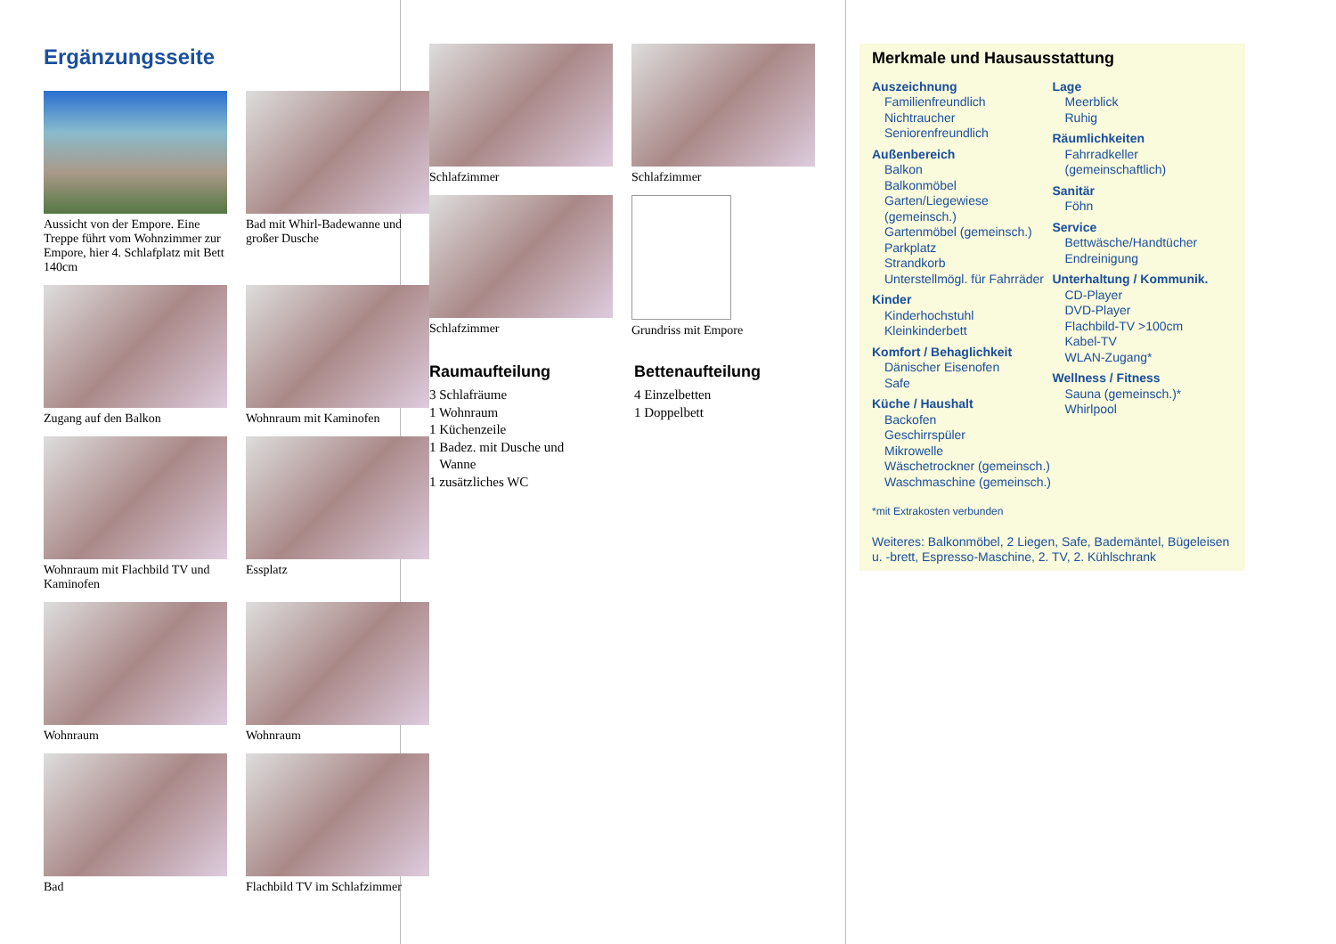Ergänzungsseite
Aussicht von der Empore. Eine Treppe führt vom Wohnzimmer zur Empore, hier 4. Schlafplatz mit Bett 140cm
Bad mit Whirl-Badewanne und großer Dusche
Zugang auf den Balkon
Wohnraum mit Kaminofen
Wohnraum mit Flachbild TV und Kaminofen
Essplatz
Wohnraum
Wohnraum
Bad
Flachbild TV im Schlafzimmer
Schlafzimmer
Schlafzimmer
Schlafzimmer
Grundriss mit Empore
Raumaufteilung
3 Schlafräume
1 Wohnraum
1 Küchenzeile
1 Badez. mit Dusche und
Wanne
1 zusätzliches WC
Bettenaufteilung
4 Einzelbetten
1 Doppelbett
Merkmale und Hausausstattung
Auszeichnung
Familienfreundlich
Nichtraucher
Seniorenfreundlich
Außenbereich
Balkon
Balkonmöbel
Garten/Liegewiese (gemeinsch.)
Gartenmöbel (gemeinsch.)
Parkplatz
Strandkorb
Unterstellmögl. für Fahrräder
Kinder
Kinderhochstuhl
Kleinkinderbett
Komfort / Behaglichkeit
Dänischer Eisenofen
Safe
Küche / Haushalt
Backofen
Geschirrspüler
Mikrowelle
Wäschetrockner (gemeinsch.)
Waschmaschine (gemeinsch.)
Lage
Meerblick
Ruhig
Räumlichkeiten
Fahrradkeller (gemeinschaftlich)
Sanitär
Föhn
Service
Bettwäsche/Handtücher
Endreinigung
Unterhaltung / Kommunik.
CD-Player
DVD-Player
Flachbild-TV >100cm
Kabel-TV
WLAN-Zugang*
Wellness / Fitness
Sauna (gemeinsch.)*
Whirlpool
*mit Extrakosten verbunden
Weiteres: Balkonmöbel, 2 Liegen, Safe, Bademäntel, Bügeleisen u. -brett, Espresso-Maschine, 2. TV, 2. Kühlschrank